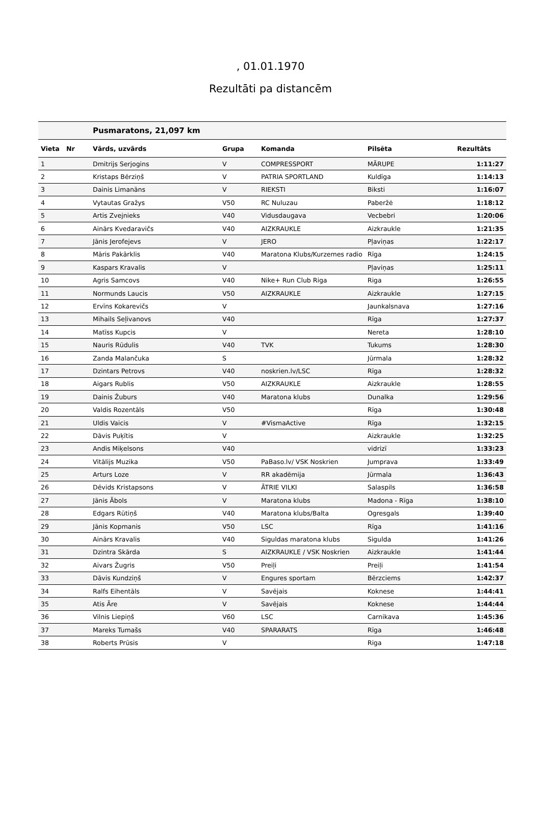, 01.01.1970
Rezultāti pa distancēm
| | | Pusmaratons, 21,097 km | | | | |
| Vieta | Nr | Vārds, uzvārds | Grupa | Komanda | Pilsēta | Rezultāts |
| 1 | | Dmitrijs Serjogins | V | COMPRESSPORT | MĀRUPE | 1:11:27 |
| 2 | | Kristaps Bērziņš | V | PATRIA SPORTLAND | Kuldīga | 1:14:13 |
| 3 | | Dainis Limanāns | V | RIEKSTI | Biksti | 1:16:07 |
| 4 | | Vytautas Gražys | V50 | RC Nuluzau | Paberžė | 1:18:12 |
| 5 | | Artis Zvejnieks | V40 | Vidusdaugava | Vecbebri | 1:20:06 |
| 6 | | Ainārs Kvedaravičs | V40 | AIZKRAUKLE | Aizkraukle | 1:21:35 |
| 7 | | Jānis Jerofejevs | V | JERO | Pļaviņas | 1:22:17 |
| 8 | | Māris Pakārklis | V40 | Maratona Klubs/Kurzemes radio | Rīga | 1:24:15 |
| 9 | | Kaspars Kravalis | V | | Pļaviņas | 1:25:11 |
| 10 | | Agris Samcovs | V40 | Nike+ Run Club Riga | Riga | 1:26:55 |
| 11 | | Normunds Laucis | V50 | AIZKRAUKLE | Aizkraukle | 1:27:15 |
| 12 | | Ervīns Kokarevičs | V | | Jaunkalsnava | 1:27:16 |
| 13 | | Mihails Seļivanovs | V40 | | Rīga | 1:27:37 |
| 14 | | Matīss Kupcis | V | | Nereta | 1:28:10 |
| 15 | | Nauris Rūdulis | V40 | TVK | Tukums | 1:28:30 |
| 16 | | Zanda Malančuka | S | | Jūrmala | 1:28:32 |
| 17 | | Dzintars Petrovs | V40 | noskrien.lv/LSC | Rīga | 1:28:32 |
| 18 | | Aigars Rublis | V50 | AIZKRAUKLE | Aizkraukle | 1:28:55 |
| 19 | | Dainis Žuburs | V40 | Maratona klubs | Dunalka | 1:29:56 |
| 20 | | Valdis Rozentāls | V50 | | Rīga | 1:30:48 |
| 21 | | Uldis Vaicis | V | #VismaActive | Rīga | 1:32:15 |
| 22 | | Dāvis Puķītis | V | | Aizkraukle | 1:32:25 |
| 23 | | Andis Miķelsons | V40 | | vidrizī | 1:33:23 |
| 24 | | Vitālijs Muzika | V50 | PaBaso.lv/ VSK Noskrien | Jumprava | 1:33:49 |
| 25 | | Arturs Loze | V | RR akadēmija | Jūrmala | 1:36:43 |
| 26 | | Dēvids Kristapsons | V | ĀTRIE VILKI | Salaspils | 1:36:58 |
| 27 | | Jānis Ābols | V | Maratona klubs | Madona - Rīga | 1:38:10 |
| 28 | | Edgars Rūtiņš | V40 | Maratona klubs/Balta | Ogresgals | 1:39:40 |
| 29 | | Jānis Kopmanis | V50 | LSC | Rīga | 1:41:16 |
| 30 | | Ainārs Kravalis | V40 | Siguldas maratona klubs | Sigulda | 1:41:26 |
| 31 | | Dzintra Skārda | S | AIZKRAUKLE / VSK Noskrien | Aizkraukle | 1:41:44 |
| 32 | | Aivars Žugris | V50 | Preiļi | Preiļi | 1:41:54 |
| 33 | | Dāvis Kundziņš | V | Engures sportam | Bērzciems | 1:42:37 |
| 34 | | Ralfs Eihentāls | V | Savējais | Koknese | 1:44:41 |
| 35 | | Atis Āre | V | Savējais | Koknese | 1:44:44 |
| 36 | | Vilnis Liepiņš | V60 | LSC | Carnikava | 1:45:36 |
| 37 | | Mareks Tumašs | V40 | SPARARATS | Rīga | 1:46:48 |
| 38 | | Roberts Prūsis | V | | Riga | 1:47:18 |